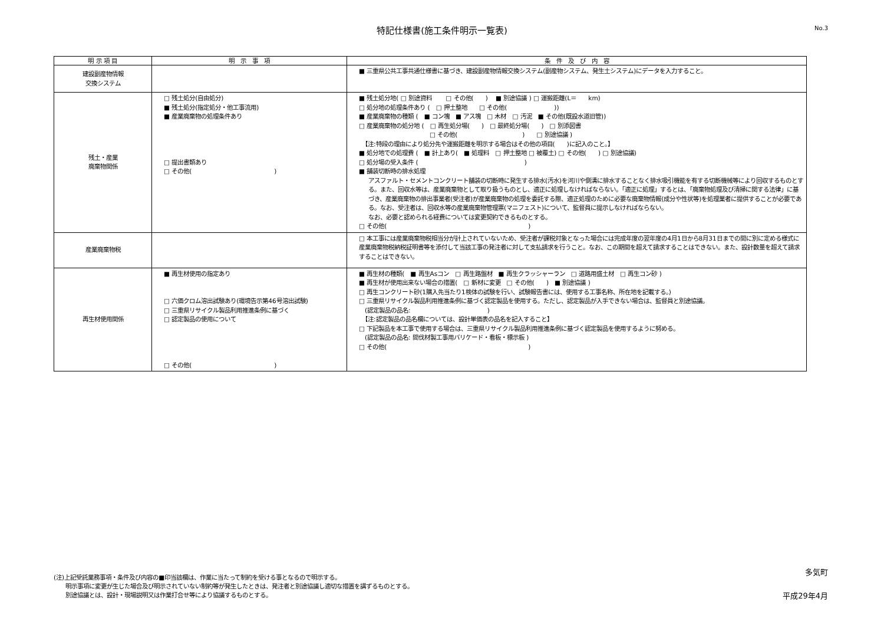特記仕様書(施工条件明示一覧表)
No.3
| 明 示 項 目 | 明 示 事 項 | 条 件 及 び 内 容 |
| --- | --- | --- |
| 建設副産物情報 交換システム | | ■ 三重県公共工事共通仕様書に基づき、建設副産物情報交換システム(副産物システム、発生土システム)にデータを入力すること。 |
| 残土・産業 廃棄物関係 | □ 残土処分(自由処分) ■ 残土処分(指定処分・他工事流用) ■ 産業廃棄物の処理条件あり □ 提出書類あり □ その他( ) | ■ 残土処分地( □ 別途資料 □ その他( ) ■ 別途協議 ) □ 運搬距離(L＝ km) □ 処分地の処理条件あり ( □ 押土整地 □ その他( )) ■ 産業廃棄物の種類 ( ■ コン塊 ■ アス塊 □ 木材 □ 汚泥 ■ その他(既設水道旧管)) □ 産業廃棄物の処分地 ( □ 再生処分場( ) □ 最終処分場( ) □ 別添図書 □ その他( ) □ 別途協議 ) 【注:特段の理由により処分先や運搬距離を明示する場合はその他の項目( )に記入のこと。】 ■ 処分地での処理費 ( ■ 計上あり( ■ 処理料 □ 押土整地 □ 被覆土) □ その他( ) □ 別途協議) □ 処分場の受入条件 ( ) ■ 舗装切断時の排水処理 アスファルト・セメントコンクリート舗装の切断時に発生する排水(汚水)を河川や側溝に排水することなく排水吸引機能を有する切断機械等により回収するものとする。また、回収水等は、産業廃棄物として取り扱うものとし、適正に処理しなければならない。「適正に処理」するとは、「廃棄物処理及び清掃に関する法律」に基づき、産業廃棄物の排出事業者(受注者)が産業廃棄物の処理を委託する際、適正処理のために必要な廃棄物情報(成分や性状等)を処理業者に提供することが必要である。なお、受注者は、回収水等の産業廃棄物管理票(マニフェスト)について、監督員に提示しなければならない。 なお、必要と認められる経費については変更契約できるものとする。 □ その他( ) |
| 産業廃棄物税 | | □ 本工事には産業廃棄物税相当分が計上されていないため、受注者が課税対象となった場合には完成年度の翌年度の4月1日から8月31日までの間に別に定める様式に産業廃棄物税納税証明書等を添付して当該工事の発注者に対して支払請求を行うこと。なお、この期間を超えて請求することはできない。また、設計数量を超えて請求することはできない。 |
| 再生材使用関係 | ■ 再生材使用の指定あり □ 六価クロム溶出試験あり(環境告示第46号溶出試験) □ 三重県リサイクル製品利用推進条例に基づく □ 認定製品の使用について □ その他( ) | ■ 再生材の種類( ■ 再生Asコン □ 再生路盤材 ■ 再生クラッシャーラン □ 道路用盛土材 □ 再生コン砂 ) ■ 再生材が使用出来ない場合の措置( □ 新材に変更 □ その他( ) ■ 別途協議 ) □ 再生コンクリート砂(1購入先当たり1検体の試験を行い、試験報告書には、使用する工事名称、所在地を記載する。) □ 三重県リサイクル製品利用推進条例に基づく認定製品を使用する。ただし、認定製品が入手できない場合は、監督員と別途協議。 (認定製品の品名: ) 【注:認定製品の品名欄については、設計単価表の品名を記入すること】 □ 下記製品を本工事で使用する場合は、三重県リサイクル製品利用推進条例に基づく認定製品を使用するように努める。 (認定製品の品名: 間伐材製工事用バリケード・看板・標示板 ) □ その他( ) |
(注)上記受託業務事項・条件及び内容の■印当該欄は、作業に当たって制約を受ける事となるので明示する。
　　明示事項に変更が生じた場合及び明示されていない制約等が発生したときは、発注者と別途協議し適切な措置を講ずるものとする。
　　別途協議とは、設計・現場説明又は作業打合せ等により協議するものとする。
多気町
平成29年4月